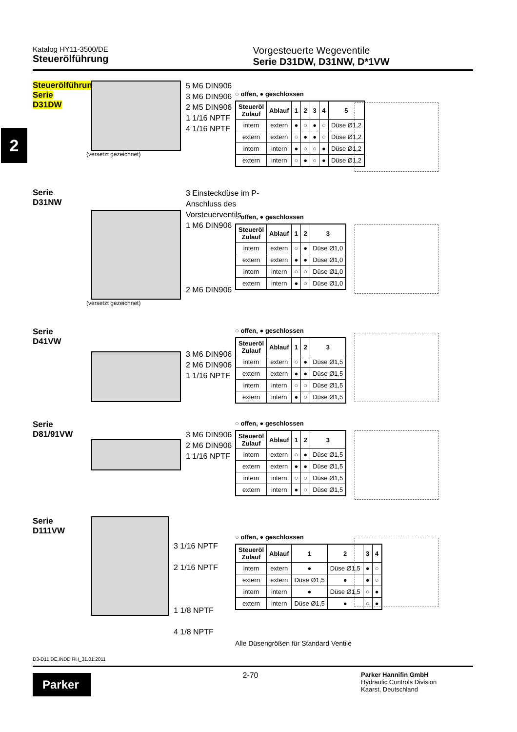Katalog HY11-3500/DE
Steuerölführung
Vorgesteuerte Wegeventile
Serie D31DW, D31NW, D*1VW
2
Steuerölführung
Serie
D31DW 5 M6 DIN906
3 M6 DIN906
2 M5 DIN906
1 1/16 NPTF
4 1/16 NPTF
(versetzt gezeichnet)
○ offen, ● geschlossen
| Steueröl Zulauf | Ablauf | 1 | 2 | 3 | 4 | 5 |
| --- | --- | --- | --- | --- | --- | --- |
| intern | extern | ● | ○ | ● | ○ | Düse Ø1,2 |
| extern | extern | ○ | ● | ● | ○ | Düse Ø1,2 |
| intern | intern | ● | ○ | ○ | ● | Düse Ø1,2 |
| extern | intern | ○ | ● | ○ | ● | Düse Ø1,2 |
Serie
D31NW 3 Einsteckdüse im P-Anschluss des Vorsteuerventils
1 M6 DIN906
2 M6 DIN906
(versetzt gezeichnet)
○ offen, ● geschlossen
| Steueröl Zulauf | Ablauf | 1 | 2 | 3 |
| --- | --- | --- | --- | --- |
| intern | extern | ○ | ● | Düse Ø1,0 |
| extern | extern | ● | ● | Düse Ø1,0 |
| intern | intern | ○ | ○ | Düse Ø1,0 |
| extern | intern | ● | ○ | Düse Ø1,0 |
Serie
D41VW 3 M6 DIN906
2 M6 DIN906
1 1/16 NPTF
○ offen, ● geschlossen
| Steueröl Zulauf | Ablauf | 1 | 2 | 3 |
| --- | --- | --- | --- | --- |
| intern | extern | ○ | ● | Düse Ø1,5 |
| extern | extern | ● | ● | Düse Ø1,5 |
| intern | intern | ○ | ○ | Düse Ø1,5 |
| extern | intern | ● | ○ | Düse Ø1,5 |
Serie
D81/91VW 3 M6 DIN906
2 M6 DIN906
1 1/16 NPTF
○ offen, ● geschlossen
| Steueröl Zulauf | Ablauf | 1 | 2 | 3 |
| --- | --- | --- | --- | --- |
| intern | extern | ○ | ● | Düse Ø1,5 |
| extern | extern | ● | ● | Düse Ø1,5 |
| intern | intern | ○ | ○ | Düse Ø1,5 |
| extern | intern | ● | ○ | Düse Ø1,5 |
Serie
D111VW 3 1/16 NPTF
2 1/16 NPTF
1 1/8 NPTF
4 1/8 NPTF
○ offen, ● geschlossen
| Steueröl Zulauf | Ablauf | 1 | 2 | 3 | 4 |
| --- | --- | --- | --- | --- | --- |
| intern | extern | ● | Düse Ø1,5 | ● | ○ |
| extern | extern | Düse Ø1,5 | ● | ● | ○ |
| intern | intern | ● | Düse Ø1,5 | ○ | ● |
| extern | intern | Düse Ø1,5 | ● | ○ | ● |
Alle Düsengrößen für Standard Ventile
D3-D11 DE.INDD RH_31.01.2011
Parker
2-70
Parker Hannifin GmbH
Hydraulic Controls Division
Kaarst, Deutschland